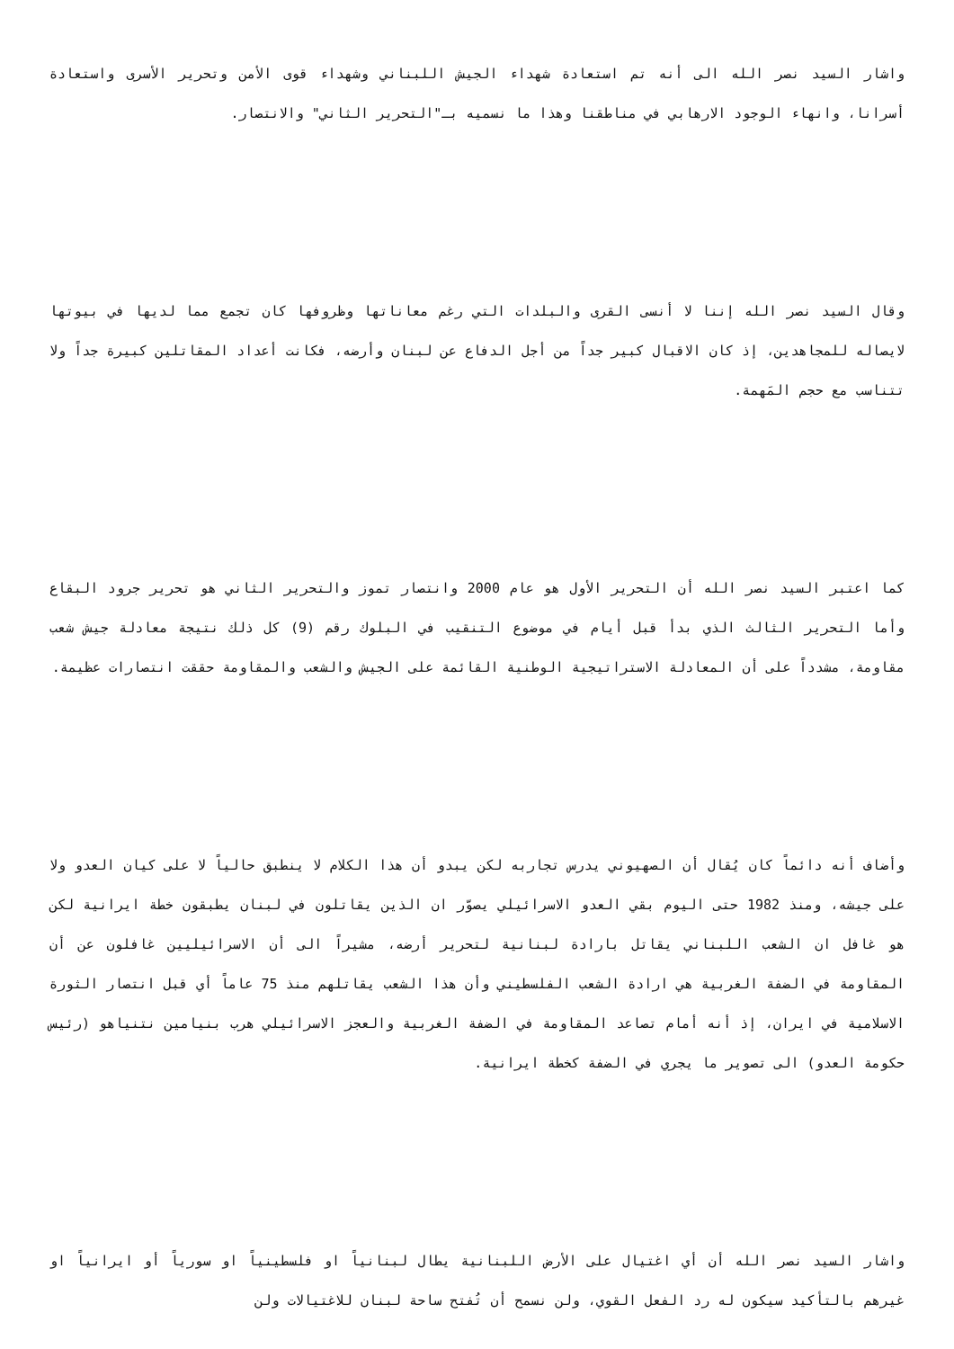واشار السيد نصر الله الى أنه تم استعادة شهداء الجيش اللبناني وشهداء قوى الأمن وتحرير الأسرى واستعادة أسرانا، وانهاء الوجود الارهابي في مناطقنا وهذا ما نسميه بـ"التحرير الثاني" والانتصار.
وقال السيد نصر الله إننا لا أنسى القرى والبلدات التي رغم معاناتها وظروفها كان تجمع مما لديها في بيوتها لايصاله للمجاهدين، إذ كان الاقبال كبير جداً من أجل الدفاع عن لبنان وأرضه، فكانت أعداد المقاتلين كبيرة جداً ولا تتناسب مع حجم المَهمة.
كما اعتبر السيد نصر الله أن التحرير الأول هو عام 2000 وانتصار تموز والتحرير الثاني هو تحرير جرود البقاع وأما التحرير الثالث الذي بدأ قبل أيام في موضوع التنقيب في البلوك رقم (9) كل ذلك نتيجة معادلة جيش شعب مقاومة، مشدداً على أن المعادلة الاستراتيجية الوطنية القائمة على الجيش والشعب والمقاومة حققت انتصارات عظيمة.
وأضاف أنه دائماً كان يُقال أن الصهيوني يدرس تجاربه لكن يبدو أن هذا الكلام لا ينطبق حالياً لا على كيان العدو ولا على جيشه، ومنذ 1982 حتى اليوم بقي العدو الاسرائيلي يصوّر ان الذين يقاتلون في لبنان يطبقون خطة ايرانية لكن هو غافل ان الشعب اللبناني يقاتل بارادة لبنانية لتحرير أرضه، مشيراً الى أن الاسرائيليين غافلون عن أن المقاومة في الضفة الغربية هي ارادة الشعب الفلسطيني وأن هذا الشعب يقاتلهم منذ 75 عاماً أي قبل انتصار الثورة الاسلامية في ايران، إذ أنه أمام تصاعد المقاومة في الضفة الغربية والعجز الاسرائيلي هرب بنيامين نتنياهو (رئيس حكومة العدو) الى تصوير ما يجري في الضفة كخطة ايرانية.
واشار السيد نصر الله أن أي اغتيال على الأرض اللبنانية يطال لبنانياً او فلسطينياً او سورياً أو ايرانياً او غيرهم بالتأكيد سيكون له رد الفعل القوي، ولن نسمح أن تُفتح ساحة لبنان للاغتيالات ولن